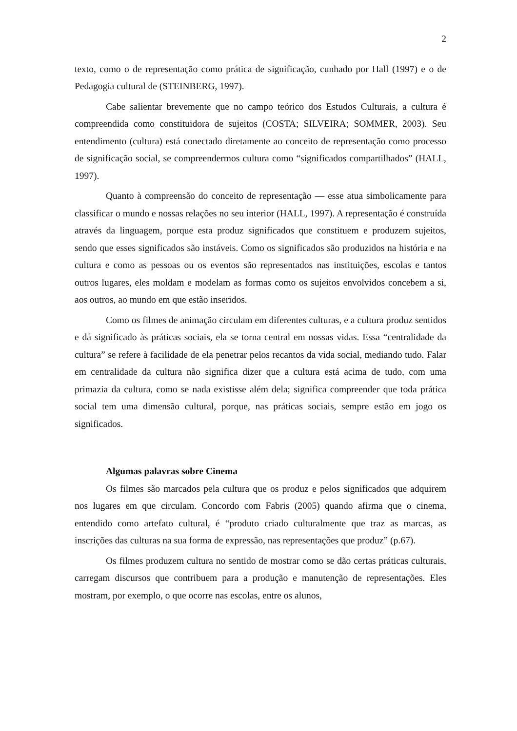2
texto, como o de representação como prática de significação, cunhado por Hall (1997) e o de Pedagogia cultural de (STEINBERG, 1997).
Cabe salientar brevemente que no campo teórico dos Estudos Culturais, a cultura é compreendida como constituidora de sujeitos (COSTA; SILVEIRA; SOMMER, 2003). Seu entendimento (cultura) está conectado diretamente ao conceito de representação como processo de significação social, se compreendermos cultura como “significados compartilhados” (HALL, 1997).
Quanto à compreensão do conceito de representação — esse atua simbolicamente para classificar o mundo e nossas relações no seu interior (HALL, 1997). A representação é construída através da linguagem, porque esta produz significados que constituem e produzem sujeitos, sendo que esses significados são instáveis. Como os significados são produzidos na história e na cultura e como as pessoas ou os eventos são representados nas instituições, escolas e tantos outros lugares, eles moldam e modelam as formas como os sujeitos envolvidos concebem a si, aos outros, ao mundo em que estão inseridos.
Como os filmes de animação circulam em diferentes culturas, e a cultura produz sentidos e dá significado às práticas sociais, ela se torna central em nossas vidas. Essa “centralidade da cultura” se refere à facilidade de ela penetrar pelos recantos da vida social, mediando tudo. Falar em centralidade da cultura não significa dizer que a cultura está acima de tudo, com uma primazia da cultura, como se nada existisse além dela; significa compreender que toda prática social tem uma dimensão cultural, porque, nas práticas sociais, sempre estão em jogo os significados.
Algumas palavras sobre Cinema
Os filmes são marcados pela cultura que os produz e pelos significados que adquirem nos lugares em que circulam. Concordo com Fabris (2005) quando afirma que o cinema, entendido como artefato cultural, é “produto criado culturalmente que traz as marcas, as inscrições das culturas na sua forma de expressão, nas representações que produz” (p.67).
Os filmes produzem cultura no sentido de mostrar como se dão certas práticas culturais, carregam discursos que contribuem para a produção e manutenção de representações. Eles mostram, por exemplo, o que ocorre nas escolas, entre os alunos,